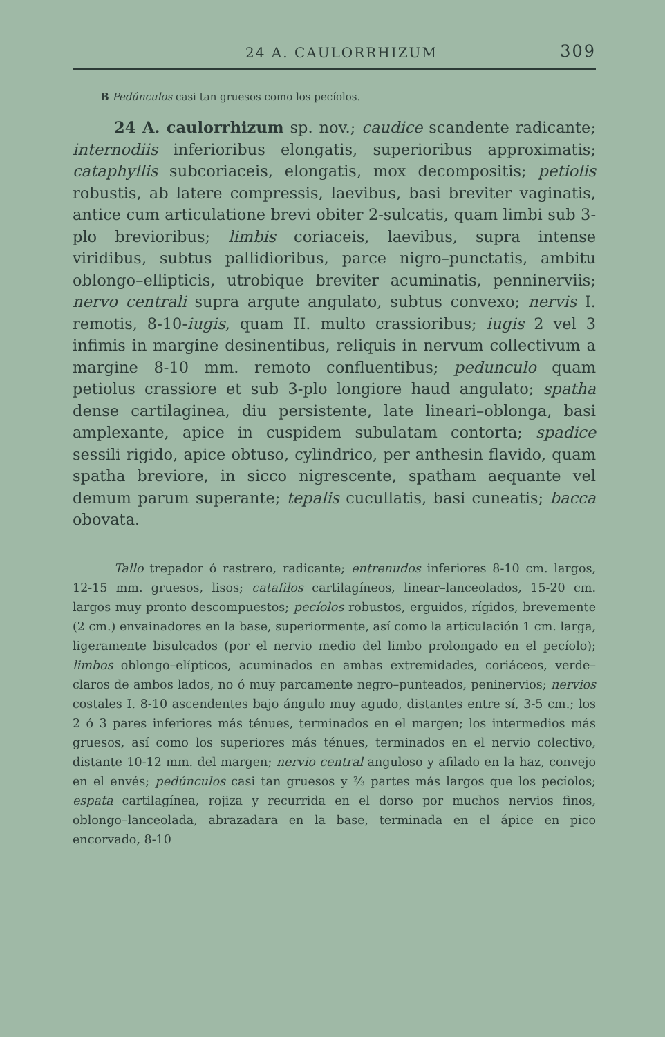24 A. CAULORRHIZUM 309
B Pedúnculos casi tan gruesos como los pecíolos.
24 A. caulorrhizum sp. nov.; caudice scandente radicante; internodiis inferioribus elongatis, superioribus approximatis; cataphyllis subcoriaceis, elongatis, mox decompositis; petiolis robustis, ab latere compressis, laevibus, basi breviter vaginatis, antice cum articulatione brevi obiter 2-sulcatis, quam limbi sub 3-plo brevioribus; limbis coriaceis, laevibus, supra intense viridibus, subtus pallidioribus, parce nigro–punctatis, ambitu oblongo–ellipticis, utrobique breviter acuminatis, penninerviis; nervo centrali supra argute angulato, subtus convexo; nervis I. remotis, 8-10-iugis, quam II. multo crassioribus; iugis 2 vel 3 infimis in margine desinentibus, reliquis in nervum collectivum a margine 8-10 mm. remoto confluentibus; pedunculo quam petiolus crassiore et sub 3-plo longiore haud angulato; spatha dense cartilaginea, diu persistente, late lineari–oblonga, basi amplexante, apice in cuspidem subulatam contorta; spadice sessili rigido, apice obtuso, cylindrico, per anthesin flavido, quam spatha breviore, in sicco nigrescente, spatham aequante vel demum parum superante; tepalis cucullatis, basi cuneatis; bacca obovata.
Tallo trepador ó rastrero, radicante; entrenudos inferiores 8-10 cm. largos, 12-15 mm. gruesos, lisos; catafilos cartilagíneos, linear–lanceolados, 15-20 cm. largos muy pronto descompuestos; pecíolos robustos, erguidos, rígidos, brevemente (2 cm.) envainadores en la base, superiormente, así como la articulación 1 cm. larga, ligeramente bisulcados (por el nervio medio del limbo prolongado en el pecíolo); limbos oblongo–elípticos, acuminados en ambas extremidades, coriáceos, verde–claros de ambos lados, no ó muy parcamente negro–punteados, peninervios; nervios costales I. 8-10 ascendentes bajo ángulo muy agudo, distantes entre sí, 3-5 cm.; los 2 ó 3 pares inferiores más ténues, terminados en el margen; los intermedios más gruesos, así como los superiores más ténues, terminados en el nervio colectivo, distante 10-12 mm. del margen; nervio central anguloso y afilado en la haz, convejo en el envés; pedúnculos casi tan gruesos y ⅔ partes más largos que los pecíolos; espata cartilagínea, rojiza y recurrida en el dorso por muchos nervios finos, oblongo–lanceolada, abrazadara en la base, terminada en el ápice en pico encorvado, 8-10